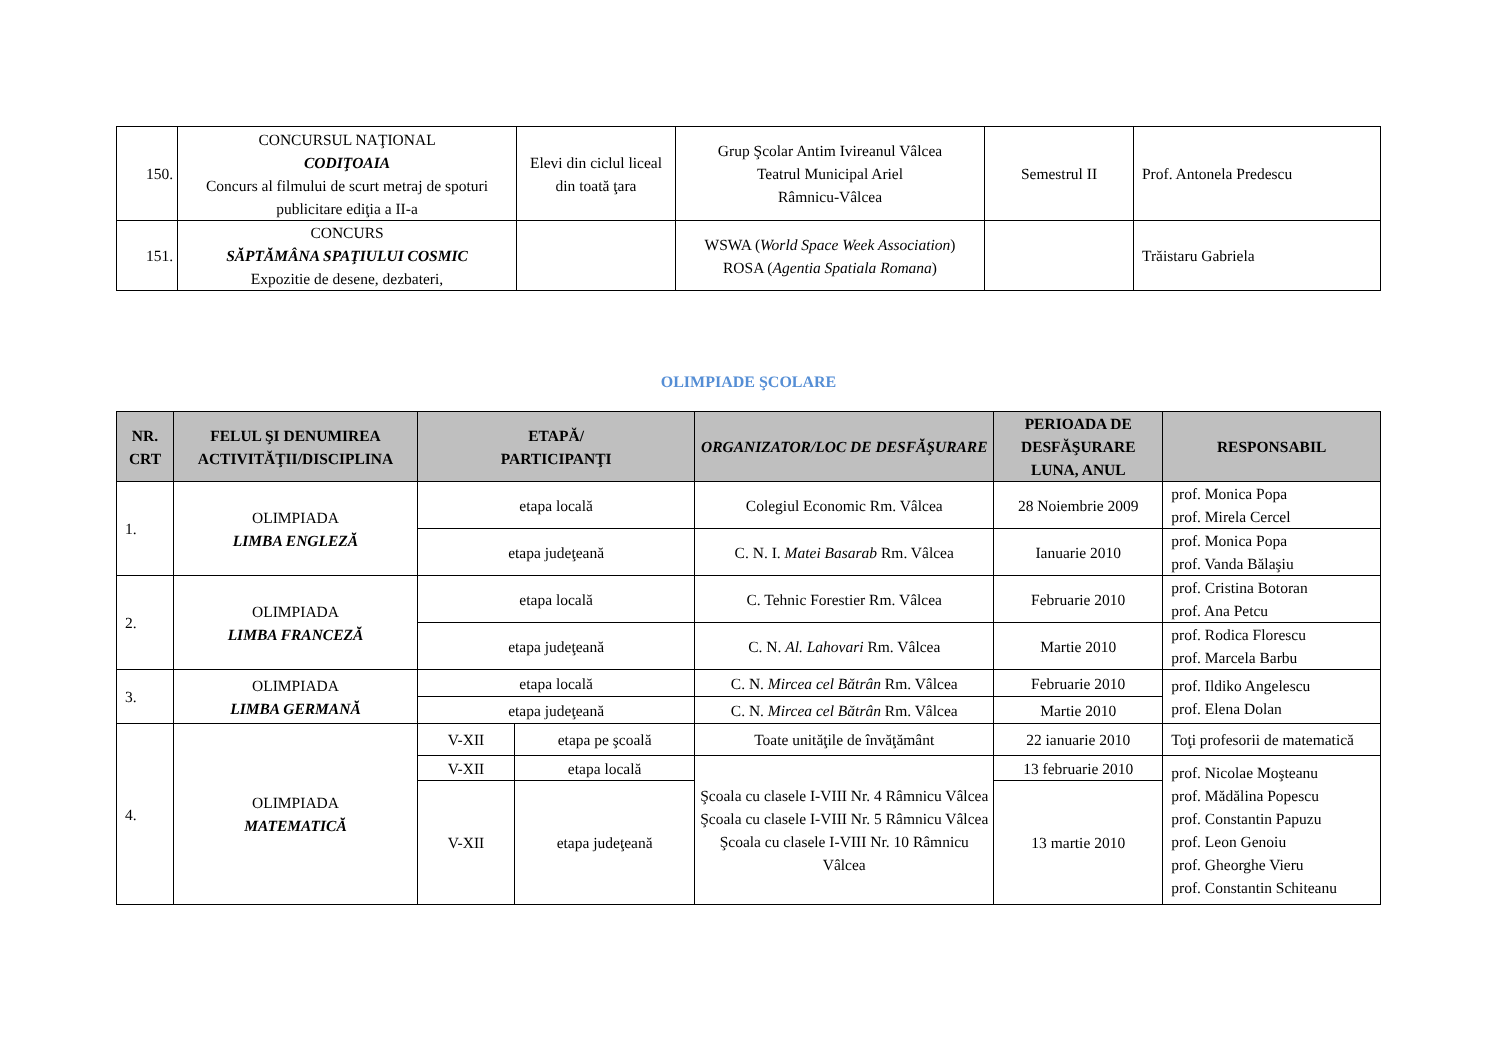| 150. | CONCURSUL NAŢIONAL CODIŢOAIA Concurs al filmului de scurt metraj de spoturi publicitare ediţia a II-a | Elevi din ciclul liceal din toată ţara | Grup Şcolar Antim Ivireanul Vâlcea Teatrul Municipal Ariel Râmnicu-Vâlcea | Semestrul II | Prof. Antonela Predescu |
| 151. | CONCURS SĂPTĂMÂNA SPAŢIULUI COSMIC Expozitie de desene, dezbateri, | | WSWA ( World Space Week Association ) ROSA ( Agentia Spatiala Romana ) | | Trăistaru Gabriela |
OLIMPIADE ŞCOLARE
| NR. CRT | FELUL ŞI DENUMIREA ACTIVITĂŢII/DISCIPLINA | ETAPĂ/ PARTICIPANŢI | | ORGANIZATOR/LOC DE DESFĂŞURARE | PERIOADA DE DESFĂŞURARE LUNA, ANUL | RESPONSABIL |
| --- | --- | --- | --- | --- | --- | --- |
| 1. | OLIMPIADA LIMBA ENGLEZĂ | etapa locală | | Colegiul Economic Rm. Vâlcea | 28 Noiembrie 2009 | prof. Monica Popa prof. Mirela Cercel |
| | | etapa judeţeană | | C. N. I. Matei Basarab Rm. Vâlcea | Ianuarie 2010 | prof. Monica Popa prof. Vanda Bălaşiu |
| 2. | OLIMPIADA LIMBA FRANCEZĂ | etapa locală | | C. Tehnic Forestier Rm. Vâlcea | Februarie 2010 | prof. Cristina Botoran prof. Ana Petcu |
| | | etapa judeţeană | | C. N. Al. Lahovari Rm. Vâlcea | Martie 2010 | prof. Rodica Florescu prof. Marcela Barbu |
| 3. | OLIMPIADA LIMBA GERMANĂ | etapa locală | | C. N. Mircea cel Bătrân Rm. Vâlcea | Februarie 2010 | prof. Ildiko Angelescu prof. Elena Dolan |
| | | etapa judeţeană | | C. N. Mircea cel Bătrân Rm. Vâlcea | Martie 2010 | |
| 4. | OLIMPIADA MATEMATICĂ | V-XII | etapa pe şcoală | Toate unităţile de învăţământ | 22 ianuarie 2010 | Toţi profesorii de matematică |
| | | V-XII | etapa locală | Şcoala cu clasele I-VIII Nr. 4 Râmnicu Vâlcea Şcoala cu clasele I-VIII Nr. 5 Râmnicu Vâlcea Şcoala cu clasele I-VIII Nr. 10 Râmnicu Vâlcea | 13 februarie 2010 | prof. Nicolae Moşteanu prof. Mădălina Popescu prof. Constantin Papuzu prof. Leon Genoiu prof. Gheorghe Vieru prof. Constantin Schiteanu |
| | | V-XII | etapa judeţeană | | 13 martie 2010 | |